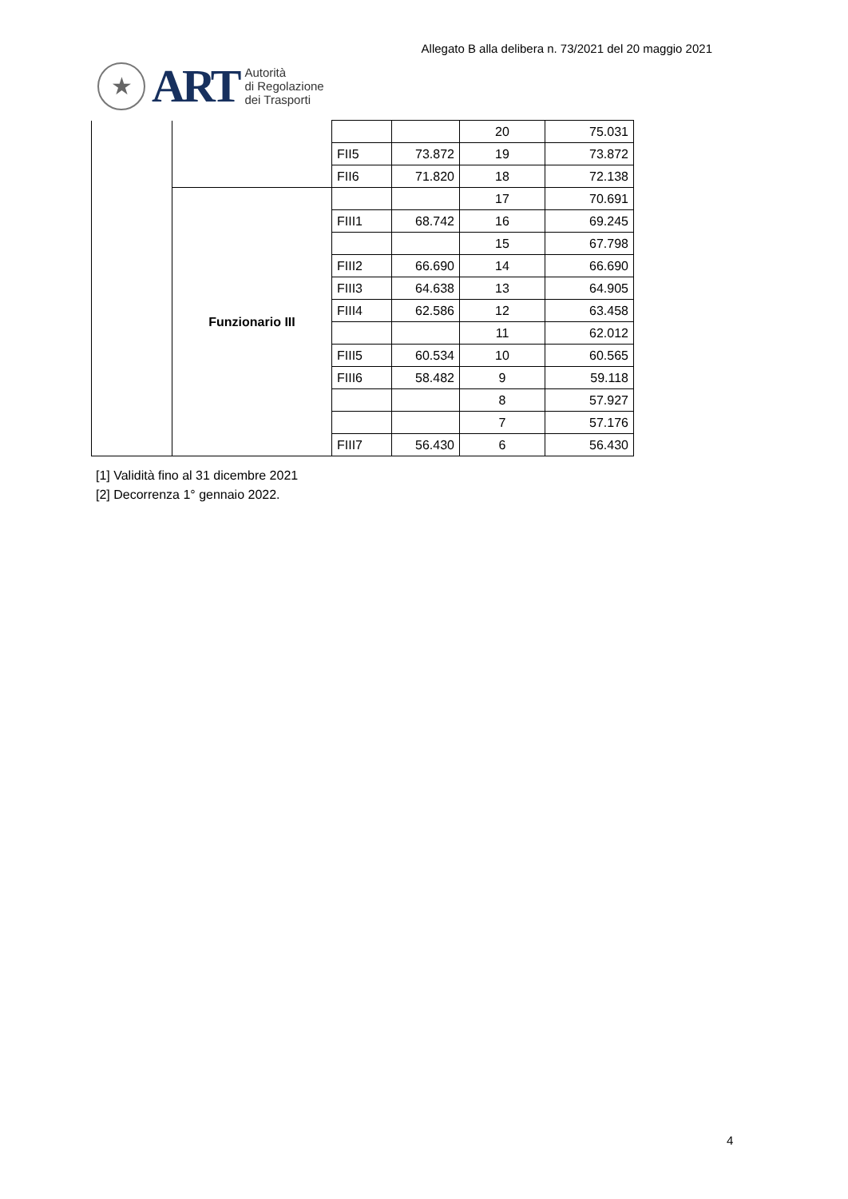Allegato B alla delibera n. 73/2021 del 20 maggio 2021
★
ART
Autorità
di Regolazione
dei Trasporti
| | | | | 20 | 75.031 |
| | | FII5 | 73.872 | 19 | 73.872 |
| | | FII6 | 71.820 | 18 | 72.138 |
| | Funzionario III | | | 17 | 70.691 |
| | | FIII1 | 68.742 | 16 | 69.245 |
| | | | | 15 | 67.798 |
| | | FIII2 | 66.690 | 14 | 66.690 |
| | | FIII3 | 64.638 | 13 | 64.905 |
| | | FIII4 | 62.586 | 12 | 63.458 |
| | | | | 11 | 62.012 |
| | | FIII5 | 60.534 | 10 | 60.565 |
| | | FIII6 | 58.482 | 9 | 59.118 |
| | | | | 8 | 57.927 |
| | | | | 7 | 57.176 |
| | | FIII7 | 56.430 | 6 | 56.430 |
[1] Validità fino al 31 dicembre 2021
[2] Decorrenza 1° gennaio 2022.
4